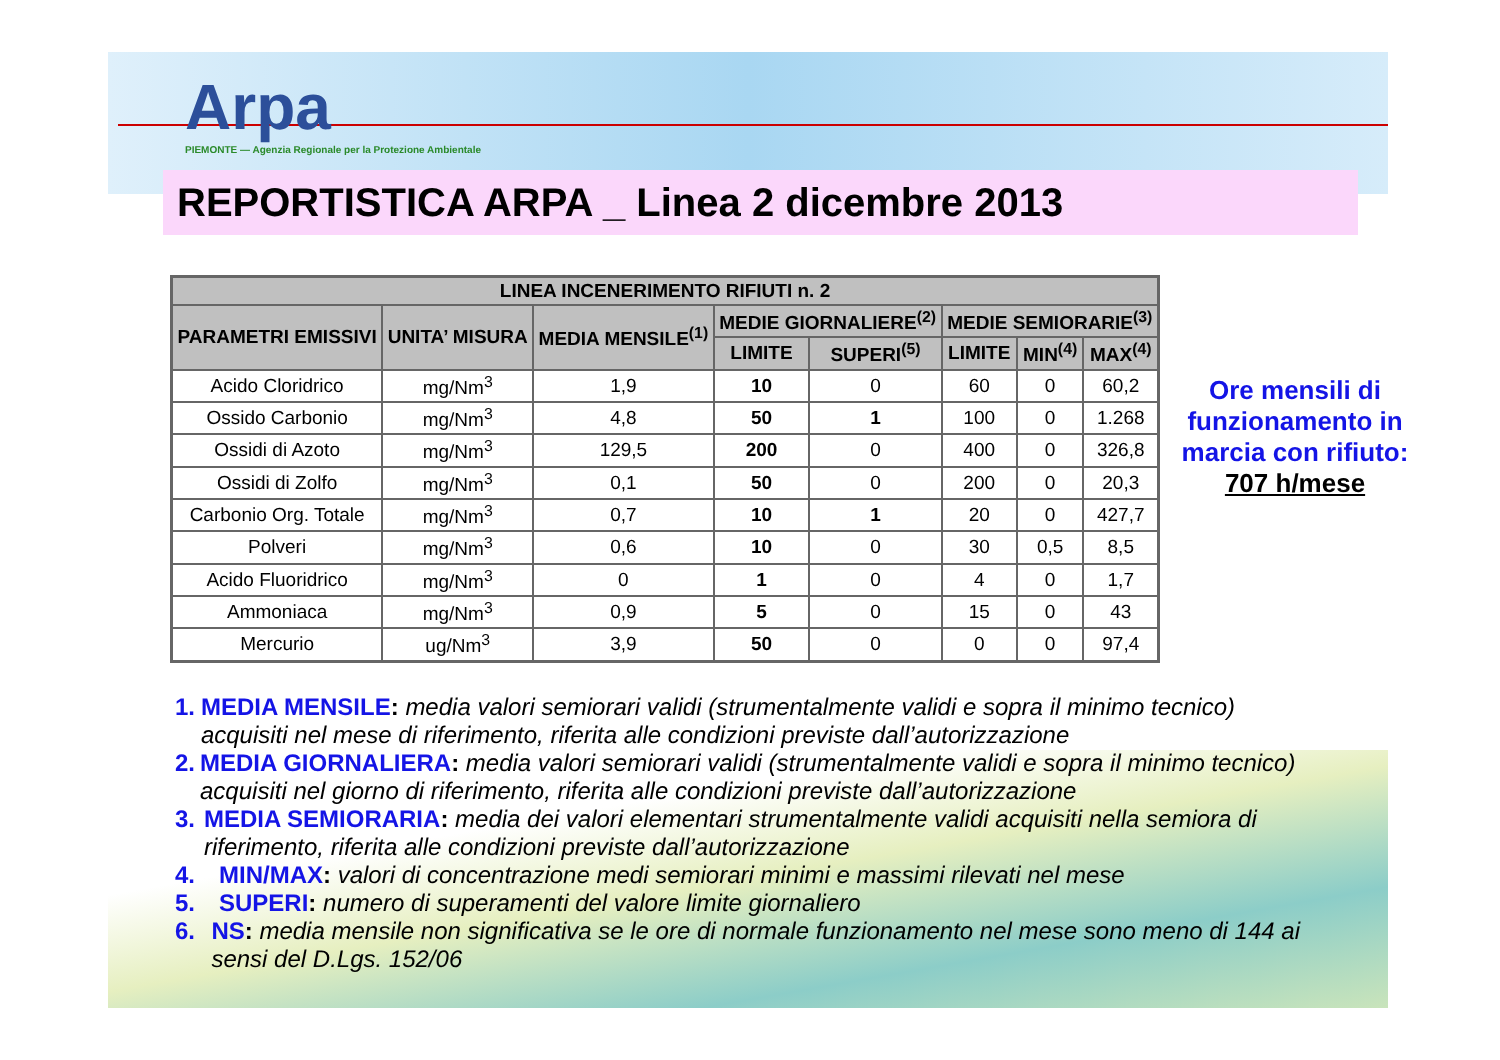Arpa
PIEMONTE — Agenzia Regionale per la Protezione Ambientale
REPORTISTICA ARPA _ Linea 2 dicembre 2013
| LINEA INCENERIMENTO RIFIUTI n. 2 | | | | | | | |
| --- | --- | --- | --- | --- | --- | --- | --- |
| PARAMETRI EMISSIVI | UNITA’ MISURA | MEDIA MENSILE<sup>(1)</sup> | MEDIE GIORNALIERE<sup>(2)</sup> | | MEDIE SEMIORARIE<sup>(3)</sup> | | |
| | | | LIMITE | SUPERI<sup>(5)</sup> | LIMITE | MIN<sup>(4)</sup> | MAX<sup>(4)</sup> |
| Acido Cloridrico | mg/Nm<sup>3</sup> | 1,9 | 10 | 0 | 60 | 0 | 60,2 |
| Ossido Carbonio | mg/Nm<sup>3</sup> | 4,8 | 50 | 1 | 100 | 0 | 1.268 |
| Ossidi di Azoto | mg/Nm<sup>3</sup> | 129,5 | 200 | 0 | 400 | 0 | 326,8 |
| Ossidi di Zolfo | mg/Nm<sup>3</sup> | 0,1 | 50 | 0 | 200 | 0 | 20,3 |
| Carbonio Org. Totale | mg/Nm<sup>3</sup> | 0,7 | 10 | 1 | 20 | 0 | 427,7 |
| Polveri | mg/Nm<sup>3</sup> | 0,6 | 10 | 0 | 30 | 0,5 | 8,5 |
| Acido Fluoridrico | mg/Nm<sup>3</sup> | 0 | 1 | 0 | 4 | 0 | 1,7 |
| Ammoniaca | mg/Nm<sup>3</sup> | 0,9 | 5 | 0 | 15 | 0 | 43 |
| Mercurio | ug/Nm<sup>3</sup> | 3,9 | 50 | 0 | 0 | 0 | 97,4 |
Ore mensili di funzionamento in marcia con rifiuto:
707 h/mese
1. MEDIA MENSILE: media valori semiorari validi (strumentalmente validi e sopra il minimo tecnico) acquisiti nel mese di riferimento, riferita alle condizioni previste dall’autorizzazione
2. MEDIA GIORNALIERA: media valori semiorari validi (strumentalmente validi e sopra il minimo tecnico) acquisiti nel giorno di riferimento, riferita alle condizioni previste dall’autorizzazione
3. MEDIA SEMIORARIA: media dei valori elementari strumentalmente validi acquisiti nella semiora di riferimento, riferita alle condizioni previste dall’autorizzazione
4. MIN/MAX: valori di concentrazione medi semiorari minimi e massimi rilevati nel mese
5. SUPERI: numero di superamenti del valore limite giornaliero
6. NS: media mensile non significativa se le ore di normale funzionamento nel mese sono meno di 144 ai sensi del D.Lgs. 152/06